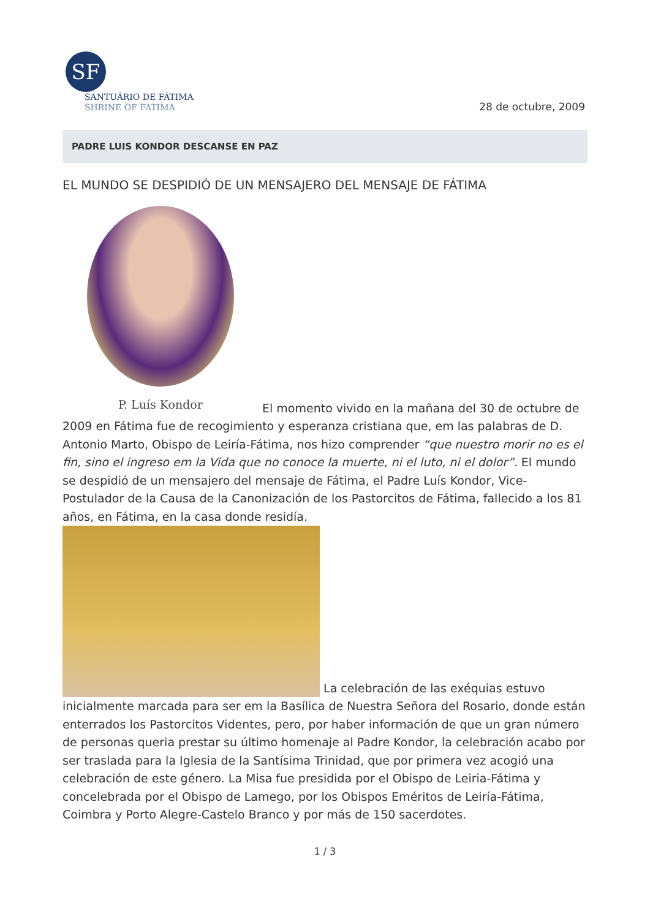SF
SANTUÁRIO DE FÁTIMA
SHRINE OF FATIMA
28 de octubre, 2009
PADRE LUIS KONDOR DESCANSE EN PAZ
EL MUNDO SE DESPIDIÓ DE UN MENSAJERO DEL MENSAJE DE FÁTIMA
P. Luís Kondor El momento vivido en la mañana del 30 de octubre de 2009 en Fátima fue de recogimiento y esperanza cristiana que, em las palabras de D. Antonio Marto, Obispo de Leiría-Fátima, nos hizo comprender “que nuestro morir no es el fin, sino el ingreso em la Vida que no conoce la muerte, ni el luto, ni el dolor”. El mundo se despidió de un mensajero del mensaje de Fátima, el Padre Luís Kondor, Vice-Postulador de la Causa de la Canonización de los Pastorcitos de Fátima, fallecido a los 81 años, en Fátima, en la casa donde residía.
La celebración de las exéquias estuvo inicialmente marcada para ser em la Basílica de Nuestra Señora del Rosario, donde están enterrados los Pastorcitos Videntes, pero, por haber información de que un gran número de personas queria prestar su último homenaje al Padre Kondor, la celebración acabo por ser traslada para la Iglesia de la Santísima Trinidad, que por primera vez acogió una celebración de este género. La Misa fue presidida por el Obispo de Leiria-Fátima y concelebrada por el Obispo de Lamego, por los Obispos Eméritos de Leiría-Fátima, Coimbra y Porto Alegre-Castelo Branco y por más de 150 sacerdotes.
1 / 3